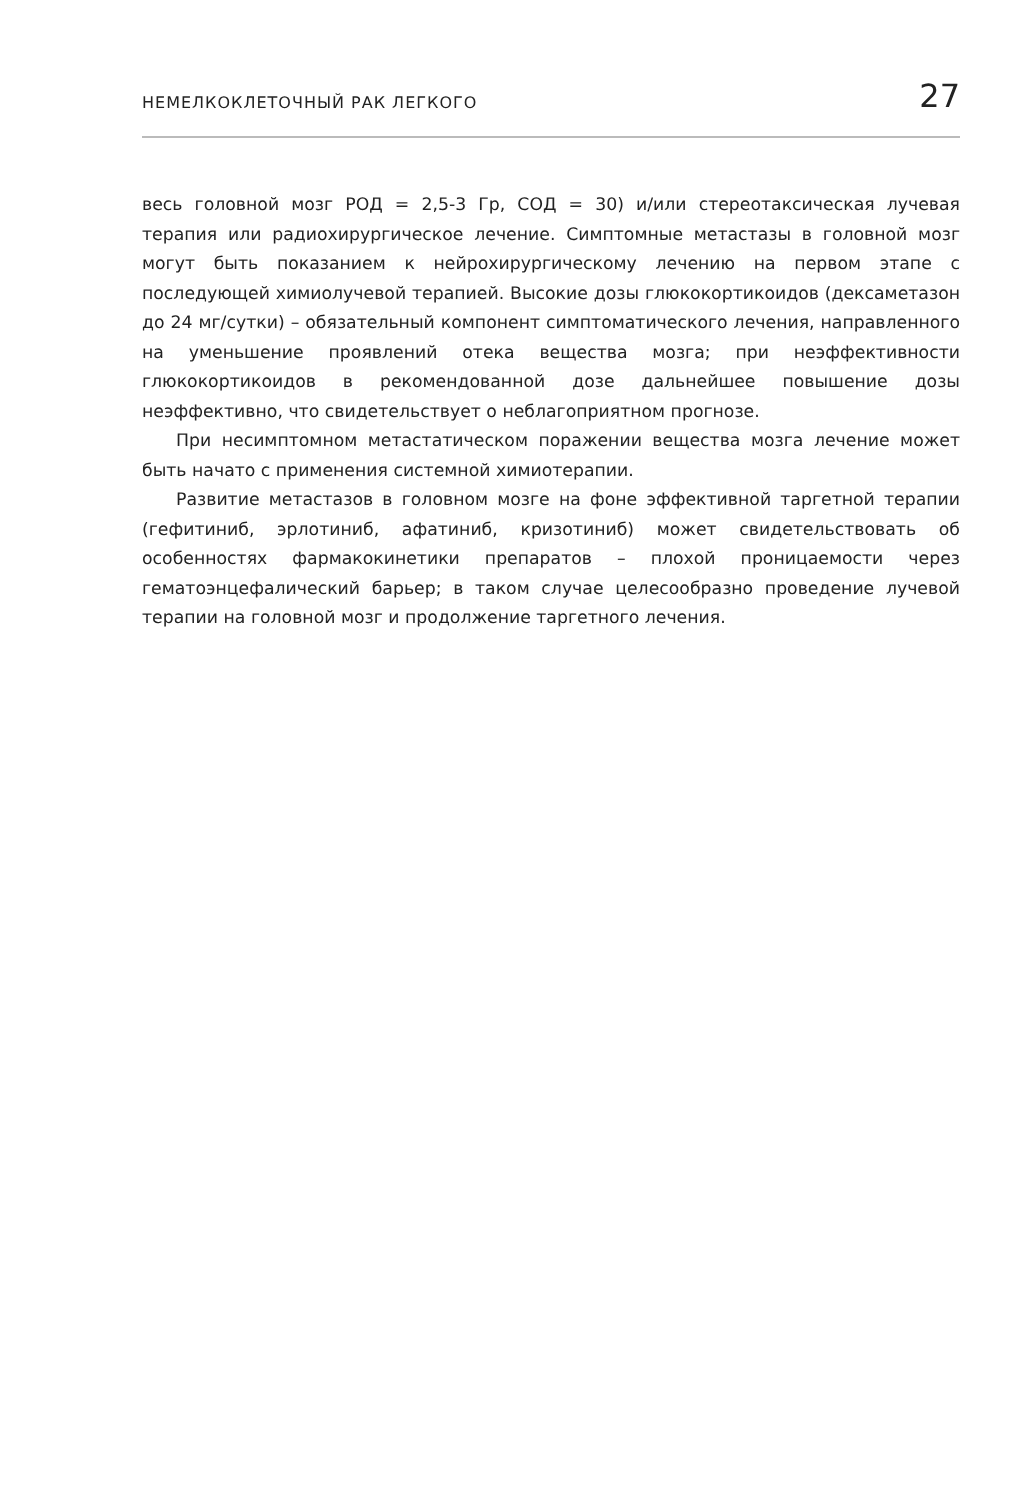НЕМЕЛКОКЛЕТОЧНЫЙ РАК ЛЕГКОГО 27
весь головной мозг РОД = 2,5-3 Гр, СОД = 30) и/или стереотаксическая лучевая терапия или радиохирургическое лечение. Симптомные метастазы в головной мозг могут быть показанием к нейрохирургическому лечению на первом этапе с последующей химиолучевой терапией. Высокие дозы глюкокортикоидов (дексаметазон до 24 мг/сутки) – обязательный компонент симптоматического лечения, направленного на уменьшение проявлений отека вещества мозга; при неэффективности глюкокортикоидов в рекомендованной дозе дальнейшее повышение дозы неэффективно, что свидетельствует о неблагоприятном прогнозе.
При несимптомном метастатическом поражении вещества мозга лечение может быть начато с применения системной химиотерапии.
Развитие метастазов в головном мозге на фоне эффективной таргетной терапии (гефитиниб, эрлотиниб, афатиниб, кризотиниб) может свидетельствовать об особенностях фармакокинетики препаратов – плохой проницаемости через гематоэнцефалический барьер; в таком случае целесообразно проведение лучевой терапии на головной мозг и продолжение таргетного лечения.